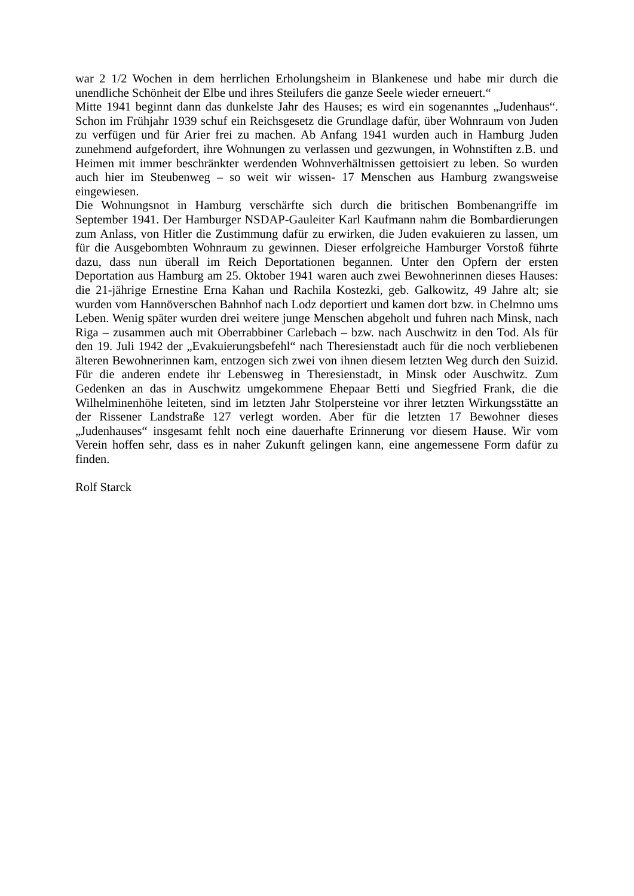war 2 1/2 Wochen in dem herrlichen Erholungsheim in Blankenese und habe mir durch die unendliche Schönheit der Elbe und ihres Steilufers die ganze Seele wieder erneuert.“
Mitte 1941 beginnt dann das dunkelste Jahr des Hauses; es wird ein sogenanntes „Judenhaus“. Schon im Frühjahr 1939 schuf ein Reichsgesetz die Grundlage dafür, über Wohnraum von Juden zu verfügen und für Arier frei zu machen. Ab Anfang 1941 wurden auch in Hamburg Juden zunehmend aufgefordert, ihre Wohnungen zu verlassen und gezwungen, in Wohnstiften z.B. und Heimen mit immer beschränkter werdenden Wohnverhältnissen gettoisiert zu leben. So wurden auch hier im Steubenweg – so weit wir wissen- 17 Menschen aus Hamburg zwangsweise eingewiesen.
Die Wohnungsnot in Hamburg verschärfte sich durch die britischen Bombenangriffe im September 1941. Der Hamburger NSDAP-Gauleiter Karl Kaufmann nahm die Bombardierungen zum Anlass, von Hitler die Zustimmung dafür zu erwirken, die Juden evakuieren zu lassen, um für die Ausgebombten Wohnraum zu gewinnen. Dieser erfolgreiche Hamburger Vorstoß führte dazu, dass nun überall im Reich Deportationen begannen. Unter den Opfern der ersten Deportation aus Hamburg am 25. Oktober 1941 waren auch zwei Bewohnerinnen dieses Hauses: die 21-jährige Ernestine Erna Kahan und Rachila Kostezki, geb. Galkowitz, 49 Jahre alt; sie wurden vom Hannöverschen Bahnhof nach Lodz deportiert und kamen dort bzw. in Chelmno ums Leben. Wenig später wurden drei weitere junge Menschen abgeholt und fuhren nach Minsk, nach Riga – zusammen auch mit Oberrabbiner Carlebach – bzw. nach Auschwitz in den Tod. Als für den 19. Juli 1942 der „Evakuierungsbefehl“ nach Theresienstadt auch für die noch verbliebenen älteren Bewohnerinnen kam, entzogen sich zwei von ihnen diesem letzten Weg durch den Suizid. Für die anderen endete ihr Lebensweg in Theresienstadt, in Minsk oder Auschwitz. Zum Gedenken an das in Auschwitz umgekommene Ehepaar Betti und Siegfried Frank, die die Wilhelminenhöhe leiteten, sind im letzten Jahr Stolpersteine vor ihrer letzten Wirkungsstätte an der Rissener Landstraße 127 verlegt worden. Aber für die letzten 17 Bewohner dieses „Judenhauses“ insgesamt fehlt noch eine dauerhafte Erinnerung vor diesem Hause. Wir vom Verein hoffen sehr, dass es in naher Zukunft gelingen kann, eine angemessene Form dafür zu finden.
Rolf Starck